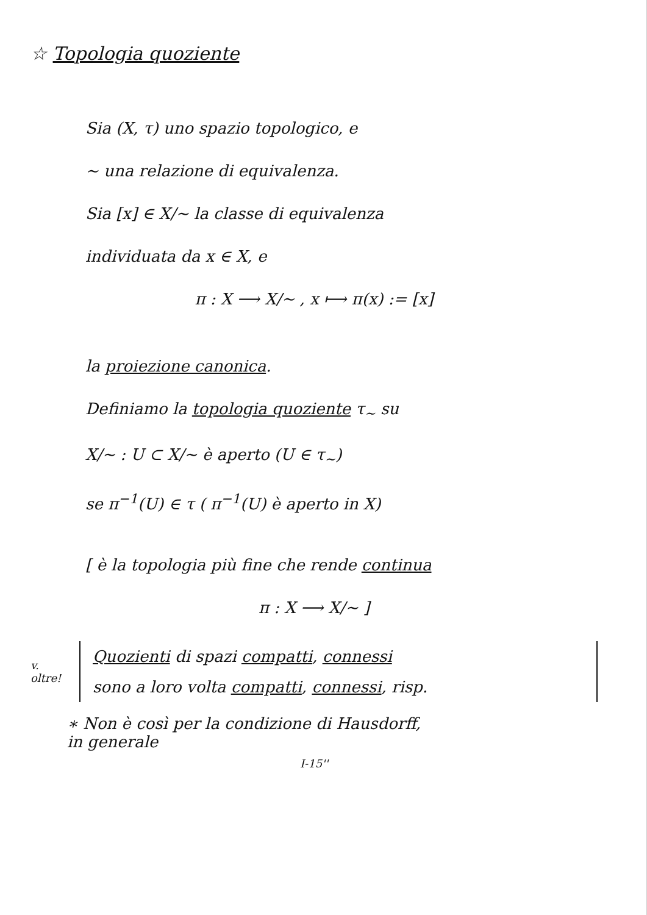☆ Topologia quoziente
Sia (X, τ) uno spazio topologico, e
∼ una relazione di equivalenza.
Sia [x] ∈ X/∼ la classe di equivalenza
individuata da x ∈ X, e
π : X ⟶ X/∼ , x ⟼ π(x) := [x]
la proiezione canonica.
Definiamo la topologia quoziente τ<sub>∼</sub> su
X/∼ : U ⊂ X/∼ è aperto (U ∈ τ<sub>∼</sub>)
se π<sup>−1</sup>(U) ∈ τ ( π<sup>−1</sup>(U) è aperto in X)
[ è la topologia più fine che rende continua
π : X ⟶ X/∼ ]
v. oltre!
Quozienti di spazi compatti, connessi
sono a loro volta compatti, connessi, risp.
∗ Non è così per la condizione di Hausdorff,
in generale
I-15''